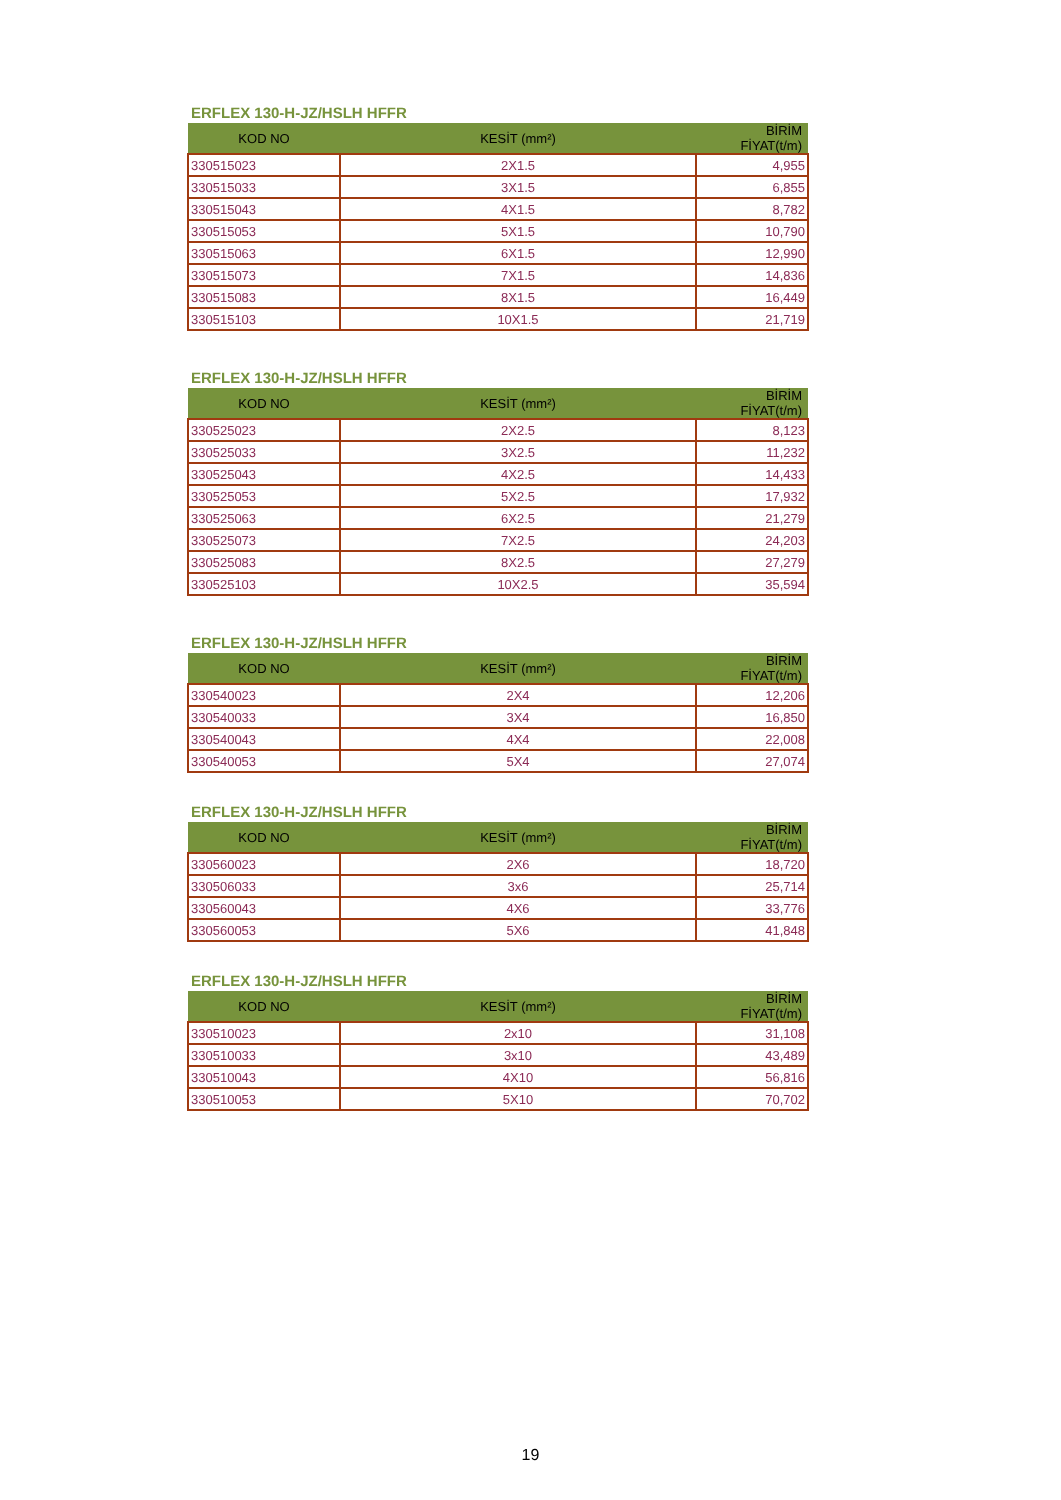ERFLEX 130-H-JZ/HSLH HFFR
| KOD NO | KESİT (mm²) | BİRİM FİYAT(t/m) |
| --- | --- | --- |
| 330515023 | 2X1.5 | 4,955 |
| 330515033 | 3X1.5 | 6,855 |
| 330515043 | 4X1.5 | 8,782 |
| 330515053 | 5X1.5 | 10,790 |
| 330515063 | 6X1.5 | 12,990 |
| 330515073 | 7X1.5 | 14,836 |
| 330515083 | 8X1.5 | 16,449 |
| 330515103 | 10X1.5 | 21,719 |
ERFLEX 130-H-JZ/HSLH HFFR
| KOD NO | KESİT (mm²) | BİRİM FİYAT(t/m) |
| --- | --- | --- |
| 330525023 | 2X2.5 | 8,123 |
| 330525033 | 3X2.5 | 11,232 |
| 330525043 | 4X2.5 | 14,433 |
| 330525053 | 5X2.5 | 17,932 |
| 330525063 | 6X2.5 | 21,279 |
| 330525073 | 7X2.5 | 24,203 |
| 330525083 | 8X2.5 | 27,279 |
| 330525103 | 10X2.5 | 35,594 |
ERFLEX 130-H-JZ/HSLH HFFR
| KOD NO | KESİT (mm²) | BİRİM FİYAT(t/m) |
| --- | --- | --- |
| 330540023 | 2X4 | 12,206 |
| 330540033 | 3X4 | 16,850 |
| 330540043 | 4X4 | 22,008 |
| 330540053 | 5X4 | 27,074 |
ERFLEX 130-H-JZ/HSLH HFFR
| KOD NO | KESİT (mm²) | BİRİM FİYAT(t/m) |
| --- | --- | --- |
| 330560023 | 2X6 | 18,720 |
| 330506033 | 3x6 | 25,714 |
| 330560043 | 4X6 | 33,776 |
| 330560053 | 5X6 | 41,848 |
ERFLEX 130-H-JZ/HSLH HFFR
| KOD NO | KESİT (mm²) | BİRİM FİYAT(t/m) |
| --- | --- | --- |
| 330510023 | 2x10 | 31,108 |
| 330510033 | 3x10 | 43,489 |
| 330510043 | 4X10 | 56,816 |
| 330510053 | 5X10 | 70,702 |
19